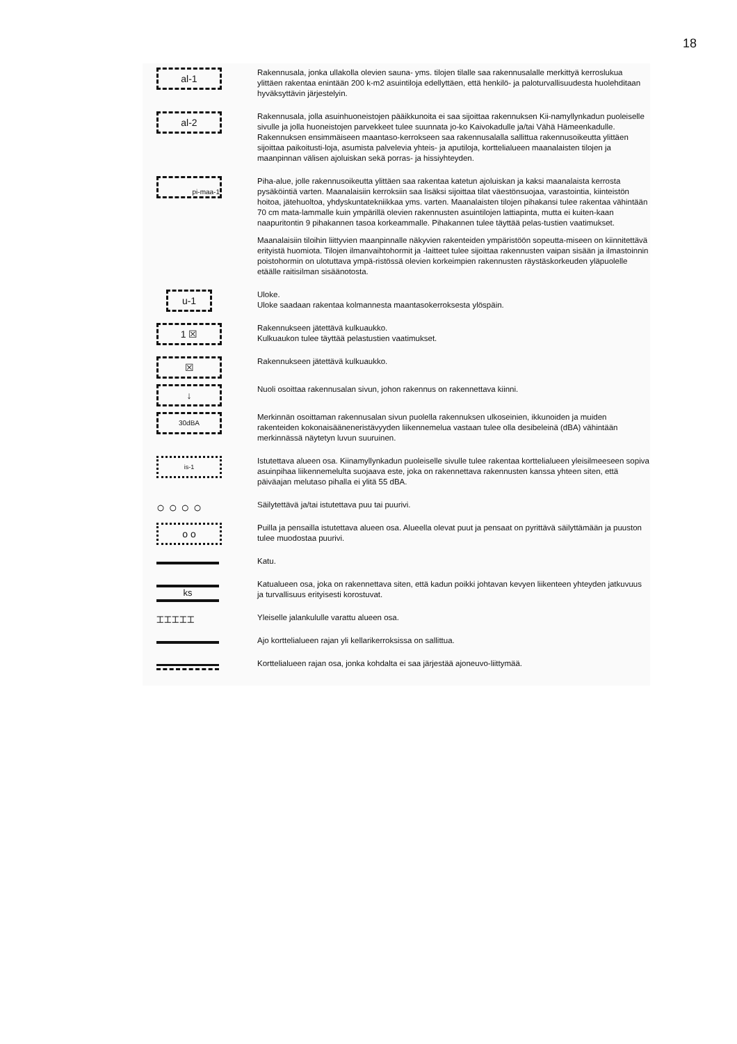18
al-1
Rakennusala, jonka ullakolla olevien sauna- yms. tilojen tilalle saa rakennusalalle merkittyä kerroslukua ylittäen rakentaa enintään 200 k-m2 asuintiloja edellyttäen, että henkilö- ja paloturvallisuudesta huolehditaan hyväksyttävin järjestelyin.
al-2
Rakennusala, jolla asuinhuoneistojen pääikkunoita ei saa sijoittaa rakennuksen Kii-namyllynkadun puoleiselle sivulle ja jolla huoneistojen parvekkeet tulee suunnata jo-ko Kaivokadulle ja/tai Vähä Hämeenkadulle. Rakennuksen ensimmäiseen maantaso-kerrokseen saa rakennusalalla sallittua rakennusoikeutta ylittäen sijoittaa paikoitusti-loja, asumista palvelevia yhteis- ja aputiloja, korttelialueen maanalaisten tilojen ja maanpinnan välisen ajoluiskan sekä porras- ja hissiyhteyden.
pi-maa-1
Piha-alue, jolle rakennusoikeutta ylittäen saa rakentaa katetun ajoluiskan ja kaksi maanalaista kerrosta pysäköintiä varten. Maanalaisiin kerroksiin saa lisäksi sijoittaa tilat väestönsuojaa, varastointia, kiinteistön hoitoa, jätehuoltoa, yhdyskuntatekniikkaa yms. varten. Maanalaisten tilojen pihakansi tulee rakentaa vähintään 70 cm mata-lammalle kuin ympärillä olevien rakennusten asuintilojen lattiapinta, mutta ei kuiten-kaan naapuritontin 9 pihakannen tasoa korkeammalle. Pihakannen tulee täyttää pelas-tustien vaatimukset.
Maanalaisiin tiloihin liittyvien maanpinnalle näkyvien rakenteiden ympäristöön sopeutta-miseen on kiinnitettävä erityistä huomiota. Tilojen ilmanvaihtohormit ja -laitteet tulee sijoittaa rakennusten vaipan sisään ja ilmastoinnin poistohormin on ulotuttava ympä-ristössä olevien korkeimpien rakennusten räystäskorkeuden yläpuolelle etäälle raitisilman sisäänotosta.
u-1
Uloke.
Uloke saadaan rakentaa kolmannesta maantasokerroksesta ylöspäin.
1 ☒
Rakennukseen jätettävä kulkuaukko.
Kulkuaukon tulee täyttää pelastustien vaatimukset.
☒
Rakennukseen jätettävä kulkuaukko.
↓
Nuoli osoittaa rakennusalan sivun, johon rakennus on rakennettava kiinni.
30dBA
Merkinnän osoittaman rakennusalan sivun puolella rakennuksen ulkoseinien, ikkunoiden ja muiden rakenteiden kokonaisääneneristävyyden liikennemelua vastaan tulee olla desibeleinä (dBA) vähintään merkinnässä näytetyn luvun suuruinen.
is-1
Istutettava alueen osa. Kiinamyllynkadun puoleiselle sivulle tulee rakentaa korttelialueen yleisilmeeseen sopiva asuinpihaa liikennemelulta suojaava este, joka on rakennettava rakennusten kanssa yhteen siten, että päiväajan melutaso pihalla ei ylitä 55 dBA.
○ ○ ○ ○
Säilytettävä ja/tai istutettava puu tai puurivi.
o o
Puilla ja pensailla istutettava alueen osa. Alueella olevat puut ja pensaat on pyrittävä säilyttämään ja puuston tulee muodostaa puurivi.
Katu.
ks
Katualueen osa, joka on rakennettava siten, että kadun poikki johtavan kevyen liikenteen yhteyden jatkuvuus ja turvallisuus erityisesti korostuvat.
⌶⌶⌶⌶⌶
Yleiselle jalankululle varattu alueen osa.
Ajo korttelialueen rajan yli kellarikerroksissa on sallittua.
Korttelialueen rajan osa, jonka kohdalta ei saa järjestää ajoneuvo-liittymää.